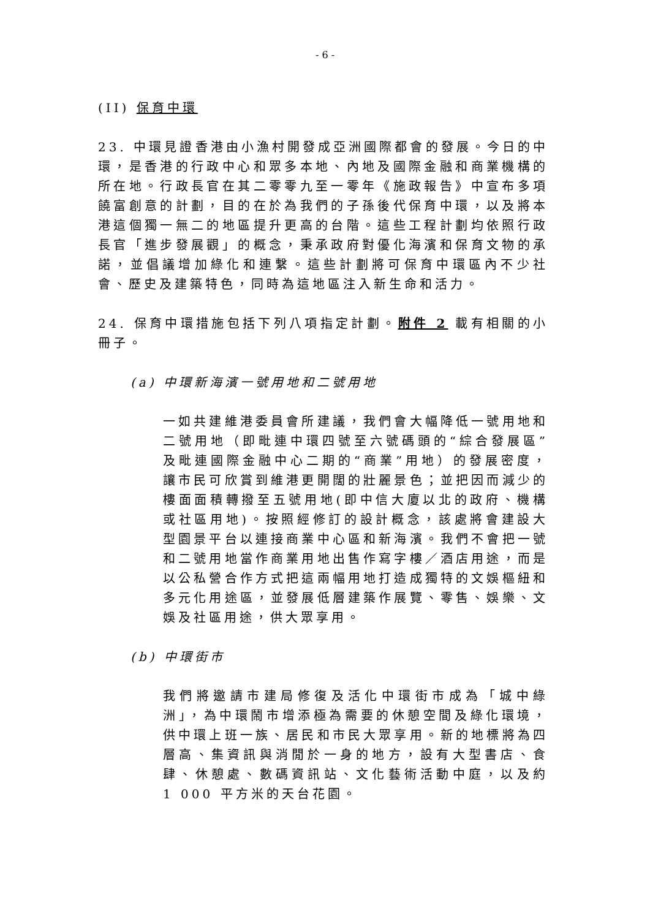- 6 -
(II) 保育中環
23. 中環見證香港由小漁村開發成亞洲國際都會的發展。今日的中環，是香港的行政中心和眾多本地、內地及國際金融和商業機構的所在地。行政長官在其二零零九至一零年《施政報告》中宣布多項饒富創意的計劃，目的在於為我們的子孫後代保育中環，以及將本港這個獨一無二的地區提升更高的台階。這些工程計劃均依照行政長官「進步發展觀」的概念，秉承政府對優化海濱和保育文物的承諾，並倡議增加綠化和連繫。這些計劃將可保育中環區內不少社會、歷史及建築特色，同時為這地區注入新生命和活力。
24. 保育中環措施包括下列八項指定計劃。附件 2 載有相關的小冊子。
(a) 中環新海濱一號用地和二號用地
一如共建維港委員會所建議，我們會大幅降低一號用地和二號用地（即毗連中環四號至六號碼頭的“綜合發展區”及毗連國際金融中心二期的“商業”用地）的發展密度，讓市民可欣賞到維港更開闊的壯麗景色；並把因而減少的樓面面積轉撥至五號用地(即中信大廈以北的政府、機構或社區用地)。按照經修訂的設計概念，該處將會建設大型園景平台以連接商業中心區和新海濱。我們不會把一號和二號用地當作商業用地出售作寫字樓／酒店用途，而是以公私營合作方式把這兩幅用地打造成獨特的文娛樞紐和多元化用途區，並發展低層建築作展覽、零售、娛樂、文娛及社區用途，供大眾享用。
(b) 中環街市
我們將邀請市建局修復及活化中環街市成為「城中綠洲」，為中環鬧市增添極為需要的休憩空間及綠化環境，供中環上班一族、居民和市民大眾享用。新的地標將為四層高、集資訊與消閒於一身的地方，設有大型書店、食肆、休憩處、數碼資訊站、文化藝術活動中庭，以及約 1 000 平方米的天台花園。